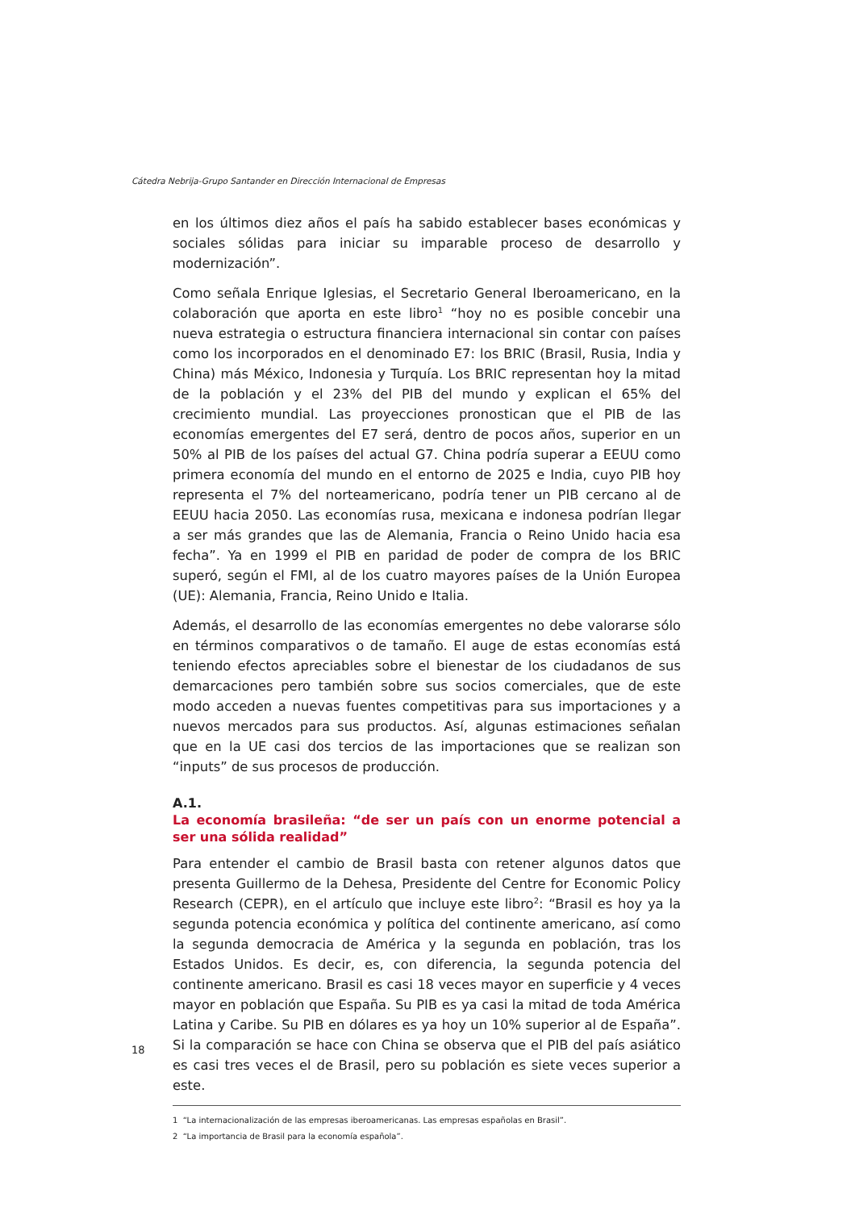Cátedra Nebrija-Grupo Santander en Dirección Internacional de Empresas
en los últimos diez años el país ha sabido establecer bases económicas y sociales sólidas para iniciar su imparable proceso de desarrollo y modernización”.
Como señala Enrique Iglesias, el Secretario General Iberoamericano, en la colaboración que aporta en este libro<sup>1</sup> “hoy no es posible concebir una nueva estrategia o estructura financiera internacional sin contar con países como los incorporados en el denominado E7: los BRIC (Brasil, Rusia, India y China) más México, Indonesia y Turquía. Los BRIC representan hoy la mitad de la población y el 23% del PIB del mundo y explican el 65% del crecimiento mundial. Las proyecciones pronostican que el PIB de las economías emergentes del E7 será, dentro de pocos años, superior en un 50% al PIB de los países del actual G7. China podría superar a EEUU como primera economía del mundo en el entorno de 2025 e India, cuyo PIB hoy representa el 7% del norteamericano, podría tener un PIB cercano al de EEUU hacia 2050. Las economías rusa, mexicana e indonesa podrían llegar a ser más grandes que las de Alemania, Francia o Reino Unido hacia esa fecha”. Ya en 1999 el PIB en paridad de poder de compra de los BRIC superó, según el FMI, al de los cuatro mayores países de la Unión Europea (UE): Alemania, Francia, Reino Unido e Italia.
Además, el desarrollo de las economías emergentes no debe valorarse sólo en términos comparativos o de tamaño. El auge de estas economías está teniendo efectos apreciables sobre el bienestar de los ciudadanos de sus demarcaciones pero también sobre sus socios comerciales, que de este modo acceden a nuevas fuentes competitivas para sus importaciones y a nuevos mercados para sus productos. Así, algunas estimaciones señalan que en la UE casi dos tercios de las importaciones que se realizan son “inputs” de sus procesos de producción.
A.1.
La economía brasileña: “de ser un país con un enorme potencial a ser una sólida realidad”
Para entender el cambio de Brasil basta con retener algunos datos que presenta Guillermo de la Dehesa, Presidente del Centre for Economic Policy Research (CEPR), en el artículo que incluye este libro<sup>2</sup>: “Brasil es hoy ya la segunda potencia económica y política del continente americano, así como la segunda democracia de América y la segunda en población, tras los Estados Unidos. Es decir, es, con diferencia, la segunda potencia del continente americano. Brasil es casi 18 veces mayor en superficie y 4 veces mayor en población que España. Su PIB es ya casi la mitad de toda América Latina y Caribe. Su PIB en dólares es ya hoy un 10% superior al de España”. Si la comparación se hace con China se observa que el PIB del país asiático es casi tres veces el de Brasil, pero su población es siete veces superior a este.
1 “La internacionalización de las empresas iberoamericanas. Las empresas españolas en Brasil”.
2 “La importancia de Brasil para la economía española”.
18